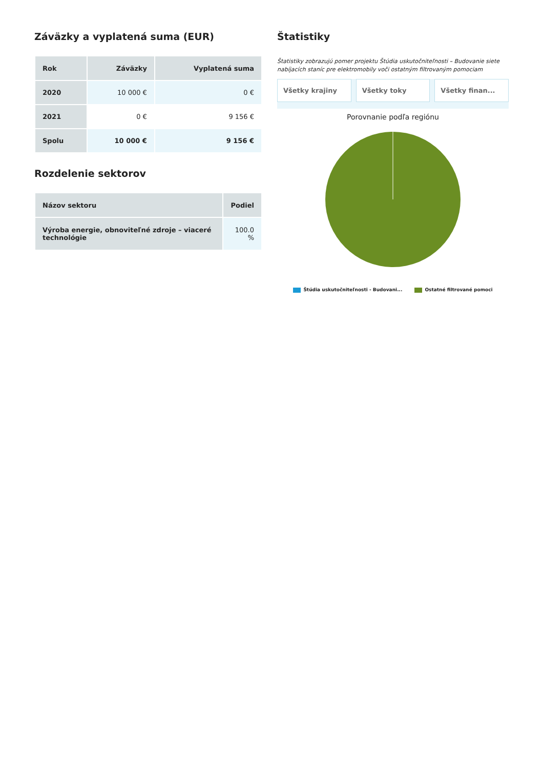Záväzky a vyplatená suma (EUR)
| Rok | Záväzky | Vyplatená suma |
| --- | --- | --- |
| 2020 | 10 000 € | 0 € |
| 2021 | 0 € | 9 156 € |
| Spolu | 10 000 € | 9 156 € |
Rozdelenie sektorov
| Názov sektoru | Podiel |
| --- | --- |
| Výroba energie, obnoviteľné zdroje – viaceré technológie | 100.0 % |
Štatistiky
Štatistiky zobrazujú pomer projektu Štúdia uskutočniteľnosti – Budovanie siete nabíjacích staníc pre elektromobily voči ostatným filtrovaným pomociam
Všetky krajiny Všetky toky Všetky finan...
Porovnanie podľa regiónu
Štúdia uskutočniteľnosti - Budovani... Ostatné filtrované pomoci